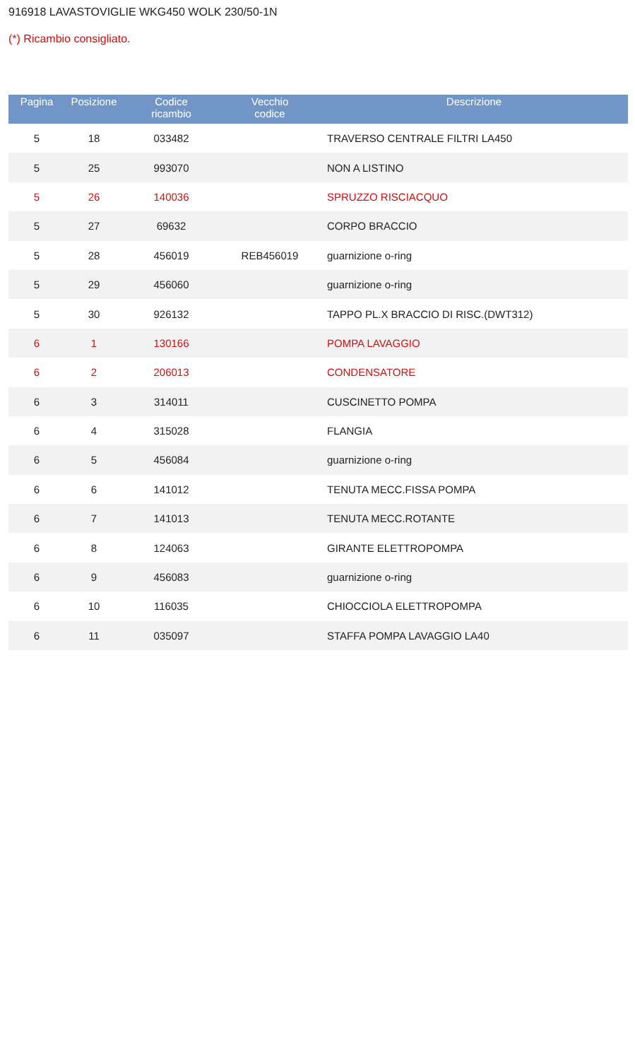916918 LAVASTOVIGLIE WKG450 WOLK 230/50-1N
(*) Ricambio consigliato.
| Pagina | Posizione | Codice ricambio | Vecchio codice | Descrizione |
| --- | --- | --- | --- | --- |
| 5 | 18 | 033482 | | TRAVERSO CENTRALE FILTRI LA450 |
| 5 | 25 | 993070 | | NON A LISTINO |
| 5 | 26 | 140036 | | SPRUZZO RISCIACQUO |
| 5 | 27 | 69632 | | CORPO BRACCIO |
| 5 | 28 | 456019 | REB456019 | guarnizione o-ring |
| 5 | 29 | 456060 | | guarnizione o-ring |
| 5 | 30 | 926132 | | TAPPO PL.X BRACCIO DI RISC.(DWT312) |
| 6 | 1 | 130166 | | POMPA LAVAGGIO |
| 6 | 2 | 206013 | | CONDENSATORE |
| 6 | 3 | 314011 | | CUSCINETTO POMPA |
| 6 | 4 | 315028 | | FLANGIA |
| 6 | 5 | 456084 | | guarnizione o-ring |
| 6 | 6 | 141012 | | TENUTA MECC.FISSA POMPA |
| 6 | 7 | 141013 | | TENUTA MECC.ROTANTE |
| 6 | 8 | 124063 | | GIRANTE ELETTROPOMPA |
| 6 | 9 | 456083 | | guarnizione o-ring |
| 6 | 10 | 116035 | | CHIOCCIOLA ELETTROPOMPA |
| 6 | 11 | 035097 | | STAFFA POMPA LAVAGGIO LA40 |